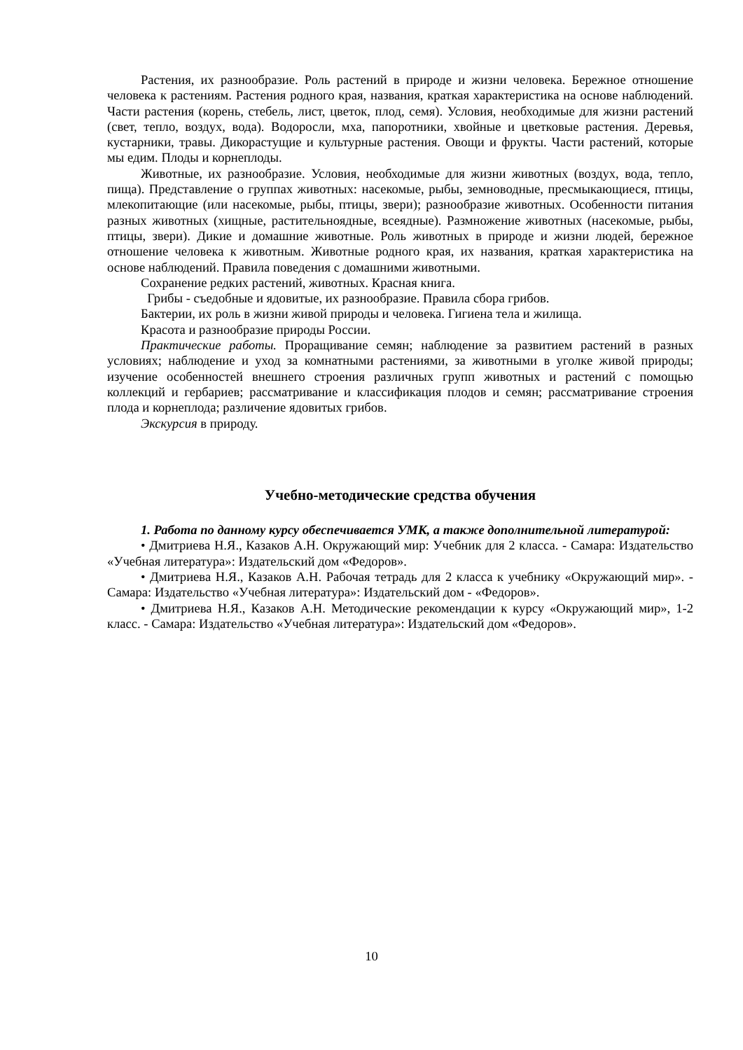Растения, их разнообразие. Роль растений в природе и жизни человека. Бережное отношение человека к растениям. Растения родного края, названия, краткая характеристика на основе наблюдений. Части растения (корень, стебель, лист, цветок, плод, семя). Условия, необходимые для жизни растений (свет, тепло, воздух, вода). Водоросли, мха, папоротники, хвойные и цветковые растения. Деревья, кустарники, травы. Дикорастущие и культурные растения. Овощи и фрукты. Части растений, которые мы едим. Плоды и корнеплоды.
Животные, их разнообразие. Условия, необходимые для жизни животных (воздух, вода, тепло, пища). Представление о группах животных: насекомые, рыбы, земноводные, пресмыкающиеся, птицы, млекопитающие (или насекомые, рыбы, птицы, звери); разнообразие животных. Особенности питания разных животных (хищные, растительноядные, всеядные). Размножение животных (насекомые, рыбы, птицы, звери). Дикие и домашние животные. Роль животных в природе и жизни людей, бережное отношение человека к животным. Животные родного края, их названия, краткая характеристика на основе наблюдений. Правила поведения с домашними животными.
Сохранение редких растений, животных. Красная книга.
Грибы - съедобные и ядовитые, их разнообразие. Правила сбора грибов.
Бактерии, их роль в жизни живой природы и человека. Гигиена тела и жилища.
Красота и разнообразие природы России.
Практические работы. Проращивание семян; наблюдение за развитием растений в разных условиях; наблюдение и уход за комнатными растениями, за животными в уголке живой природы; изучение особенностей внешнего строения различных групп животных и растений с помощью коллекций и гербариев; рассматривание и классификация плодов и семян; рассматривание строения плода и корнеплода; различение ядовитых грибов.
Экскурсия в природу.
Учебно-методические средства обучения
1. Работа по данному курсу обеспечивается УМК, а также дополнительной литературой:
• Дмитриева Н.Я., Казаков А.Н. Окружающий мир: Учебник для 2 класса. - Самара: Издательство «Учебная литература»: Издательский дом «Федоров».
• Дмитриева Н.Я., Казаков А.Н. Рабочая тетрадь для 2 класса к учебнику «Окружающий мир». - Самара: Издательство «Учебная литература»: Издательский дом - «Федоров».
• Дмитриева Н.Я., Казаков А.Н. Методические рекомендации к курсу «Окружающий мир», 1-2 класс. - Самара: Издательство «Учебная литература»: Издательский дом «Федоров».
10